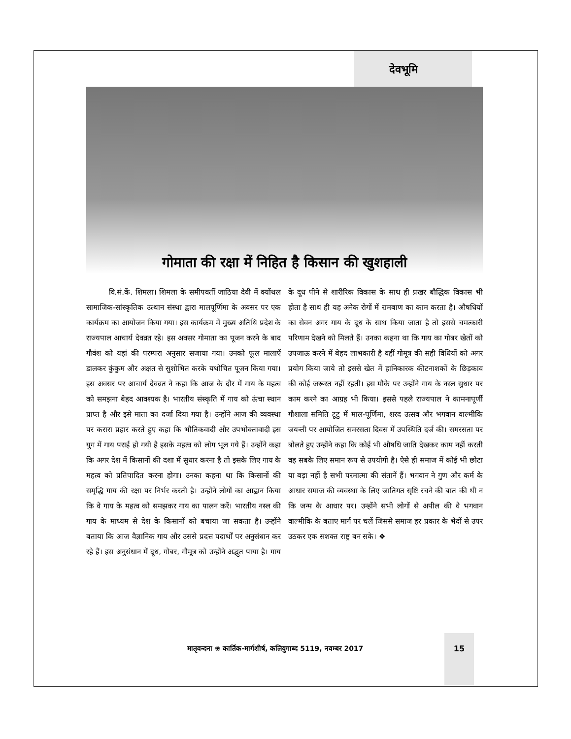देवभूमि
गोमाता की रक्षा में निहित है किसान की खुशहाली
वि.सं.कें. शिमला। शिमला के समीपवर्ती जाठिया देवी में क्योंथल सामाजिक-सांस्कृतिक उत्थान संस्था द्वारा मालपूर्णिमा के अवसर पर एक कार्यक्रम का आयोजन किया गया। इस कार्यक्रम में मुख्य अतिथि प्रदेश के राज्यपाल आचार्य देवव्रत रहे। इस अवसर गोमाता का पूजन करने के बाद गौवंश को यहां की परम्परा अनुसार सजाया गया। उनको फूल मालाऐं डालकर कुंकुम और अक्षत से सुशोभित करके यथोचित पूजन किया गया। इस अवसर पर आचार्य देवव्रत ने कहा कि आज के दौर में गाय के महत्व को समझना बेहद आवश्यक है। भारतीय संस्कृति में गाय को ऊंचा स्थान प्राप्त है और इसे माता का दर्जा दिया गया है। उन्होंने आज की व्यवस्था पर करारा प्रहार करते हुए कहा कि भौतिकवादी और उपभोक्तावादी इस युग में गाय पराई हो गयी है इसके महत्व को लोग भूल गये हैं। उन्होंने कहा कि अगर देश में किसानों की दशा में सुधार करना है तो इसके लिए गाय के महत्व को प्रतिपादित करना होगा। उनका कहना था कि किसानों की समृद्धि गाय की रक्षा पर निर्भर करती है। उन्होंने लोगों का आह्वान किया कि वे गाय के महत्व को समझकर गाय का पालन करें। भारतीय नस्ल की गाय के माध्यम से देश के किसानों को बचाया जा सकता है। उन्होंने बताया कि आज वैज्ञानिक गाय और उससे प्रदत्त पदार्थों पर अनुसंधान कर रहे हैं। इस अनुसंधान में दूध, गोबर, गौमूत्र को उन्होंने अद्भुत पाया है। गाय के दूध पीने से शारीरिक विकास के साथ ही प्रखर बौद्धिक विकास भी होता है साथ ही यह अनेक रोगों में रामबाण का काम करता है। औषधियों का सेवन अगर गाय के दूध के साथ किया जाता है तो इससे चमत्कारी परिणाम देखने को मिलते हैं। उनका कहना था कि गाय का गोबर खेतों को उपजाऊ करने में बेहद लाभकारी है वहीं गोमूत्र की सही विधियों को अगर प्रयोग किया जाये तो इससे खेत में हानिकारक कीटनाशकों के छिड़काव की कोई जरूरत नहीं रहती। इस मौके पर उन्होंने गाय के नस्ल सुधार पर काम करने का आग्रह भी किया। इससे पहले राज्यपाल ने कामनापूर्णी गौशाला समिति टूटु में माल-पूर्णिमा, शरद उत्सव और भगवान वाल्मीकि जयन्ती पर आयोजित समरसता दिवस में उपस्थिति दर्ज की। समरसता पर बोलते हुए उन्होंने कहा कि कोई भी औषधि जाति देखकर काम नहीं करती वह सबके लिए समान रूप से उपयोगी है। ऐसे ही समाज में कोई भी छोटा या बड़ा नहीं है सभी परमात्मा की संतानें हैं। भगवान ने गुण और कर्म के आधार समाज की व्यवस्था के लिए जातिगत सृष्टि रचने की बात की थी न कि जन्म के आधार पर। उन्होंने सभी लोगों से अपील की वे भगवान वाल्मीकि के बताए मार्ग पर चलें जिससे समाज हर प्रकार के भेदों से उपर उठकर एक सशक्त राष्ट्र बन सके। ❖
मातृवन्दना ❀ कार्तिक-मार्गशीर्ष, कलियुगाब्द 5119, नवम्बर 2017
15